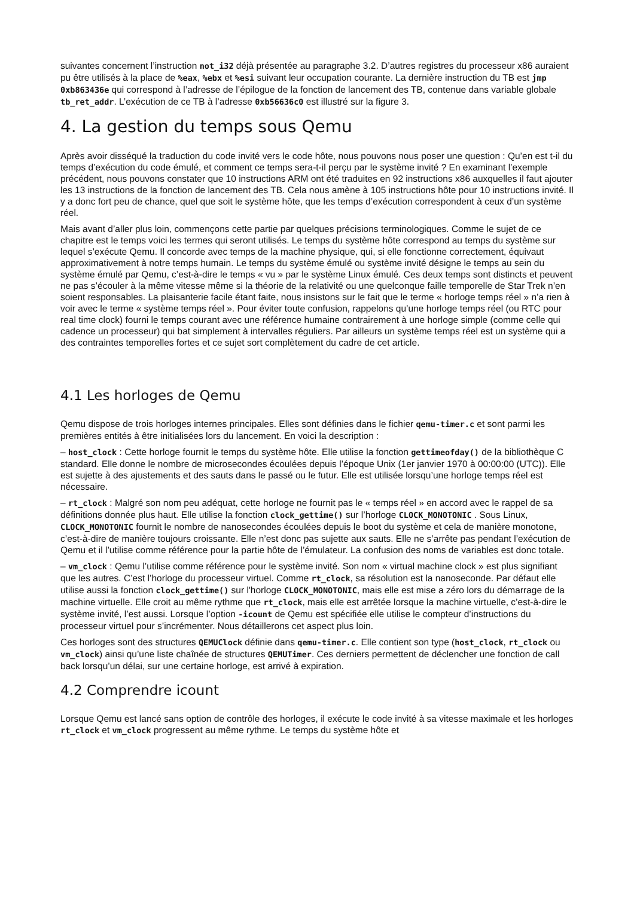suivantes concernent l’instruction not_i32 déjà présentée au paragraphe 3.2. D’autres registres du processeur x86 auraient pu être utilisés à la place de %eax, %ebx et %esi suivant leur occupation courante. La dernière instruction du TB est jmp 0xb863436e qui correspond à l’adresse de l’épilogue de la fonction de lancement des TB, contenue dans variable globale tb_ret_addr. L’exécution de ce TB à l’adresse 0xb56636c0 est illustré sur la figure 3.
4. La gestion du temps sous Qemu
Après avoir disséqué la traduction du code invité vers le code hôte, nous pouvons nous poser une question : Qu’en est t-il du temps d’exécution du code émulé, et comment ce temps sera-t-il perçu par le système invité ? En examinant l’exemple précédent, nous pouvons constater que 10 instructions ARM ont été traduites en 92 instructions x86 auxquelles il faut ajouter les 13 instructions de la fonction de lancement des TB. Cela nous amène à 105 instructions hôte pour 10 instructions invité. Il y a donc fort peu de chance, quel que soit le système hôte, que les temps d’exécution correspondent à ceux d’un système réel.
Mais avant d’aller plus loin, commençons cette partie par quelques précisions terminologiques. Comme le sujet de ce chapitre est le temps voici les termes qui seront utilisés. Le temps du système hôte correspond au temps du système sur lequel s’exécute Qemu. Il concorde avec temps de la machine physique, qui, si elle fonctionne correctement, équivaut approximativement à notre temps humain. Le temps du système émulé ou système invité désigne le temps au sein du système émulé par Qemu, c’est-à-dire le temps « vu » par le système Linux émulé. Ces deux temps sont distincts et peuvent ne pas s’écouler à la même vitesse même si la théorie de la relativité ou une quelconque faille temporelle de Star Trek n’en soient responsables. La plaisanterie facile étant faite, nous insistons sur le fait que le terme « horloge temps réel » n’a rien à voir avec le terme « système temps réel ». Pour éviter toute confusion, rappelons qu’une horloge temps réel (ou RTC pour real time clock) fourni le temps courant avec une référence humaine contrairement à une horloge simple (comme celle qui cadence un processeur) qui bat simplement à intervalles réguliers. Par ailleurs un système temps réel est un système qui a des contraintes temporelles fortes et ce sujet sort complètement du cadre de cet article.
4.1 Les horloges de Qemu
Qemu dispose de trois horloges internes principales. Elles sont définies dans le fichier qemu-timer.c et sont parmi les premières entités à être initialisées lors du lancement. En voici la description :
– host_clock : Cette horloge fournit le temps du système hôte. Elle utilise la fonction gettimeofday() de la bibliothèque C standard. Elle donne le nombre de microsecondes écoulées depuis l’époque Unix (1er janvier 1970 à 00:00:00 (UTC)). Elle est sujette à des ajustements et des sauts dans le passé ou le futur. Elle est utilisée lorsqu’une horloge temps réel est nécessaire.
– rt_clock : Malgré son nom peu adéquat, cette horloge ne fournit pas le « temps réel » en accord avec le rappel de sa définitions donnée plus haut. Elle utilise la fonction clock_gettime() sur l’horloge CLOCK_MONOTONIC . Sous Linux, CLOCK_MONOTONIC fournit le nombre de nanosecondes écoulées depuis le boot du système et cela de manière monotone, c’est-à-dire de manière toujours croissante. Elle n’est donc pas sujette aux sauts. Elle ne s’arrête pas pendant l’exécution de Qemu et il l’utilise comme référence pour la partie hôte de l’émulateur. La confusion des noms de variables est donc totale.
– vm_clock : Qemu l’utilise comme référence pour le système invité. Son nom « virtual machine clock » est plus signifiant que les autres. C’est l’horloge du processeur virtuel. Comme rt_clock, sa résolution est la nanoseconde. Par défaut elle utilise aussi la fonction clock_gettime() sur l'horloge CLOCK_MONOTONIC, mais elle est mise a zéro lors du démarrage de la machine virtuelle. Elle croit au même rythme que rt_clock, mais elle est arrêtée lorsque la machine virtuelle, c’est-à-dire le système invité, l’est aussi. Lorsque l’option -icount de Qemu est spécifiée elle utilise le compteur d’instructions du processeur virtuel pour s’incrémenter. Nous détaillerons cet aspect plus loin.
Ces horloges sont des structures QEMUClock définie dans qemu-timer.c. Elle contient son type (host_clock, rt_clock ou vm_clock) ainsi qu’une liste chaînée de structures QEMUTimer. Ces derniers permettent de déclencher une fonction de call back lorsqu’un délai, sur une certaine horloge, est arrivé à expiration.
4.2 Comprendre icount
Lorsque Qemu est lancé sans option de contrôle des horloges, il exécute le code invité à sa vitesse maximale et les horloges rt_clock et vm_clock progressent au même rythme. Le temps du système hôte et